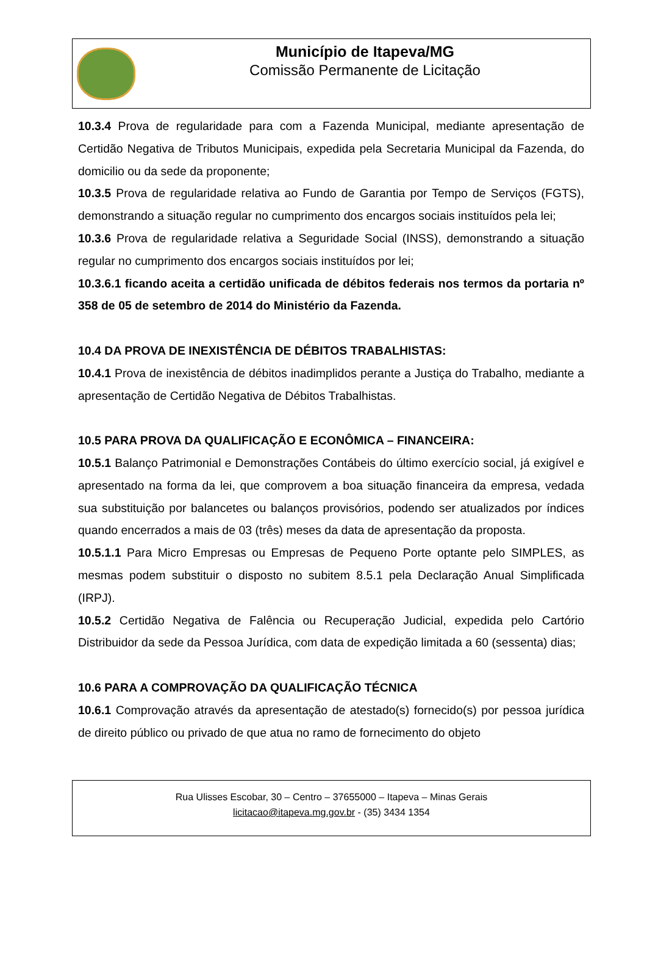Município de Itapeva/MG
Comissão Permanente de Licitação
10.3.4 Prova de regularidade para com a Fazenda Municipal, mediante apresentação de Certidão Negativa de Tributos Municipais, expedida pela Secretaria Municipal da Fazenda, do domicilio ou da sede da proponente;
10.3.5 Prova de regularidade relativa ao Fundo de Garantia por Tempo de Serviços (FGTS), demonstrando a situação regular no cumprimento dos encargos sociais instituídos pela lei;
10.3.6 Prova de regularidade relativa a Seguridade Social (INSS), demonstrando a situação regular no cumprimento dos encargos sociais instituídos por lei;
10.3.6.1 ficando aceita a certidão unificada de débitos federais nos termos da portaria nº 358 de 05 de setembro de 2014 do Ministério da Fazenda.
10.4 DA PROVA DE INEXISTÊNCIA DE DÉBITOS TRABALHISTAS:
10.4.1 Prova de inexistência de débitos inadimplidos perante a Justiça do Trabalho, mediante a apresentação de Certidão Negativa de Débitos Trabalhistas.
10.5 PARA PROVA DA QUALIFICAÇÃO E ECONÔMICA – FINANCEIRA:
10.5.1 Balanço Patrimonial e Demonstrações Contábeis do último exercício social, já exigível e apresentado na forma da lei, que comprovem a boa situação financeira da empresa, vedada sua substituição por balancetes ou balanços provisórios, podendo ser atualizados por índices quando encerrados a mais de 03 (três) meses da data de apresentação da proposta.
10.5.1.1 Para Micro Empresas ou Empresas de Pequeno Porte optante pelo SIMPLES, as mesmas podem substituir o disposto no subitem 8.5.1 pela Declaração Anual Simplificada (IRPJ).
10.5.2 Certidão Negativa de Falência ou Recuperação Judicial, expedida pelo Cartório Distribuidor da sede da Pessoa Jurídica, com data de expedição limitada a 60 (sessenta) dias;
10.6 PARA A COMPROVAÇÃO DA QUALIFICAÇÃO TÉCNICA
10.6.1 Comprovação através da apresentação de atestado(s) fornecido(s) por pessoa jurídica de direito público ou privado de que atua no ramo de fornecimento do objeto
Rua Ulisses Escobar, 30 – Centro – 37655000 – Itapeva – Minas Gerais
licitacao@itapeva.mg.gov.br - (35) 3434 1354